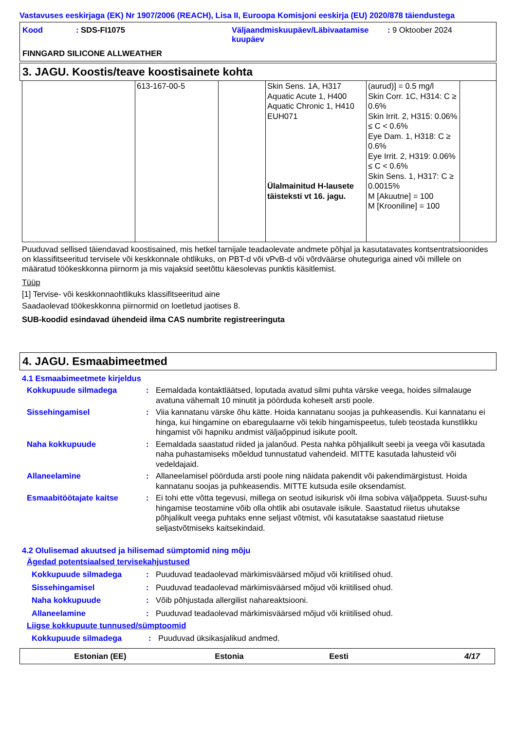Vastavuses eeskirjaga (EK) Nr 1907/2006 (REACH), Lisa II, Euroopa Komisjoni eeskirja (EU) 2020/878 täiendustega
| Kood | : SDS-FI1075 | Väljaandmiskuupäev/Läbivaatamise kuupäev | : 9 Oktoober 2024 |
FINNGARD SILICONE ALLWEATHER
3. JAGU. Koostis/teave koostisainete kohta
| | 613-167-00-5 | | Skin Sens. 1A, H317 Aquatic Acute 1, H400 Aquatic Chronic 1, H410 EUH071 Ülalmainitud H-lausete täisteksti vt 16. jagu. | (aurud)] = 0.5 mg/l Skin Corr. 1C, H314: C ≥ 0.6% Skin Irrit. 2, H315: 0.06% ≤ C < 0.6% Eye Dam. 1, H318: C ≥ 0.6% Eye Irrit. 2, H319: 0.06% ≤ C < 0.6% Skin Sens. 1, H317: C ≥ 0.0015% M [Akuutne] = 100 M [Krooniline] = 100 | |
Puuduvad sellised täiendavad koostisained, mis hetkel tarnijale teadaolevate andmete põhjal ja kasutatavates kontsentratsioonides on klassifitseeritud tervisele või keskkonnale ohtlikuks, on PBT-d või vPvB-d või võrdväärse ohuteguriga ained või millele on määratud töökeskkonna piirnorm ja mis vajaksid seetõttu käesolevas punktis käsitlemist.
Tüüp
[1] Tervise- või keskkonnaohtlikuks klassifitseeritud aine
Saadaolevad töökeskkonna piirnormid on loetletud jaotises 8.
SUB-koodid esindavad ühendeid ilma CAS numbrite registreeringuta
4. JAGU. Esmaabimeetmed
4.1 Esmaabimeetmete kirjeldus
Kokkupuude silmadega : Eemaldada kontaktläätsed, loputada avatud silmi puhta värske veega, hoides silmalauge avatuna vähemalt 10 minutit ja pöörduda koheselt arsti poole.
Sissehingamisel : Viia kannatanu värske õhu kätte. Hoida kannatanu soojas ja puhkeasendis. Kui kannatanu ei hinga, kui hingamine on ebaregulaarne või tekib hingamispeetus, tuleb teostada kunstlikku hingamist või hapniku andmist väljaõppinud isikute poolt.
Naha kokkupuude : Eemaldada saastatud riided ja jalanõud. Pesta nahka põhjalikult seebi ja veega või kasutada naha puhastamiseks mõeldud tunnustatud vahendeid. MITTE kasutada lahusteid või vedeldajaid.
Allaneelamine : Allaneelamisel pöörduda arsti poole ning näidata pakendit või pakendimärgistust. Hoida kannatanu soojas ja puhkeasendis. MITTE kutsuda esile oksendamist.
Esmaabitöötajate kaitse : Ei tohi ette võtta tegevusi, millega on seotud isikurisk või ilma sobiva väljaõppeta. Suust-suhu hingamise teostamine võib olla ohtlik abi osutavale isikule. Saastatud riietus uhutakse põhjalikult veega puhtaks enne seljast võtmist, või kasutatakse saastatud riietuse seljastvõtmiseks kaitsekindaid.
4.2 Olulisemad akuutsed ja hilisemad sümptomid ning mõju
Ägedad potentsiaalsed tervisekahjustused
Kokkupuude silmadega : Puuduvad teadaolevad märkimisväärsed mõjud või kriitilised ohud.
Sissehingamisel : Puuduvad teadaolevad märkimisväärsed mõjud või kriitilised ohud.
Naha kokkupuude : Võib põhjustada allergilist nahareaktsiooni.
Allaneelamine : Puuduvad teadaolevad märkimisväärsed mõjud või kriitilised ohud.
Liigse kokkupuute tunnused/sümptoomid
Kokkupuude silmadega : Puuduvad üksikasjalikud andmed.
Estonian (EE) Estonia Eesti 4/17